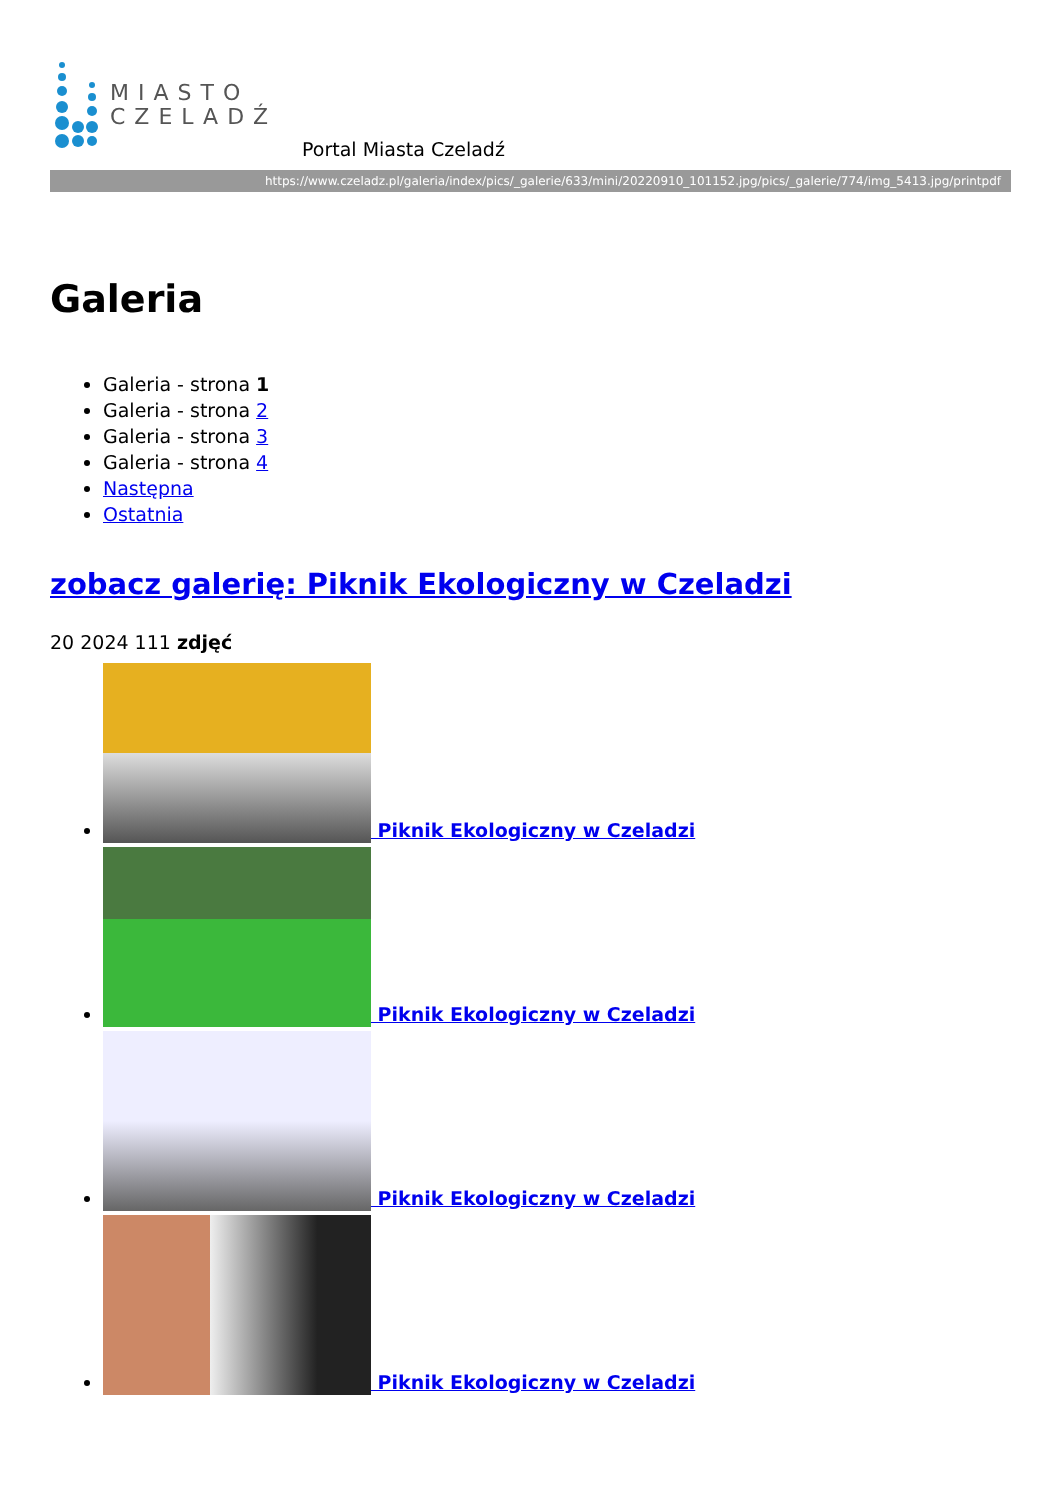MIASTO
CZELADŹ
Portal Miasta Czeladź
https://www.czeladz.pl/galeria/index/pics/_galerie/633/mini/20220910_101152.jpg/pics/_galerie/774/img_5413.jpg/printpdf
Galeria
Galeria - strona 1
Galeria - strona 2
Galeria - strona 3
Galeria - strona 4
Następna
Ostatnia
zobacz galerię: Piknik Ekologiczny w Czeladzi
20 2024 111 zdjęć
Piknik Ekologiczny w Czeladzi
Piknik Ekologiczny w Czeladzi
Piknik Ekologiczny w Czeladzi
Piknik Ekologiczny w Czeladzi